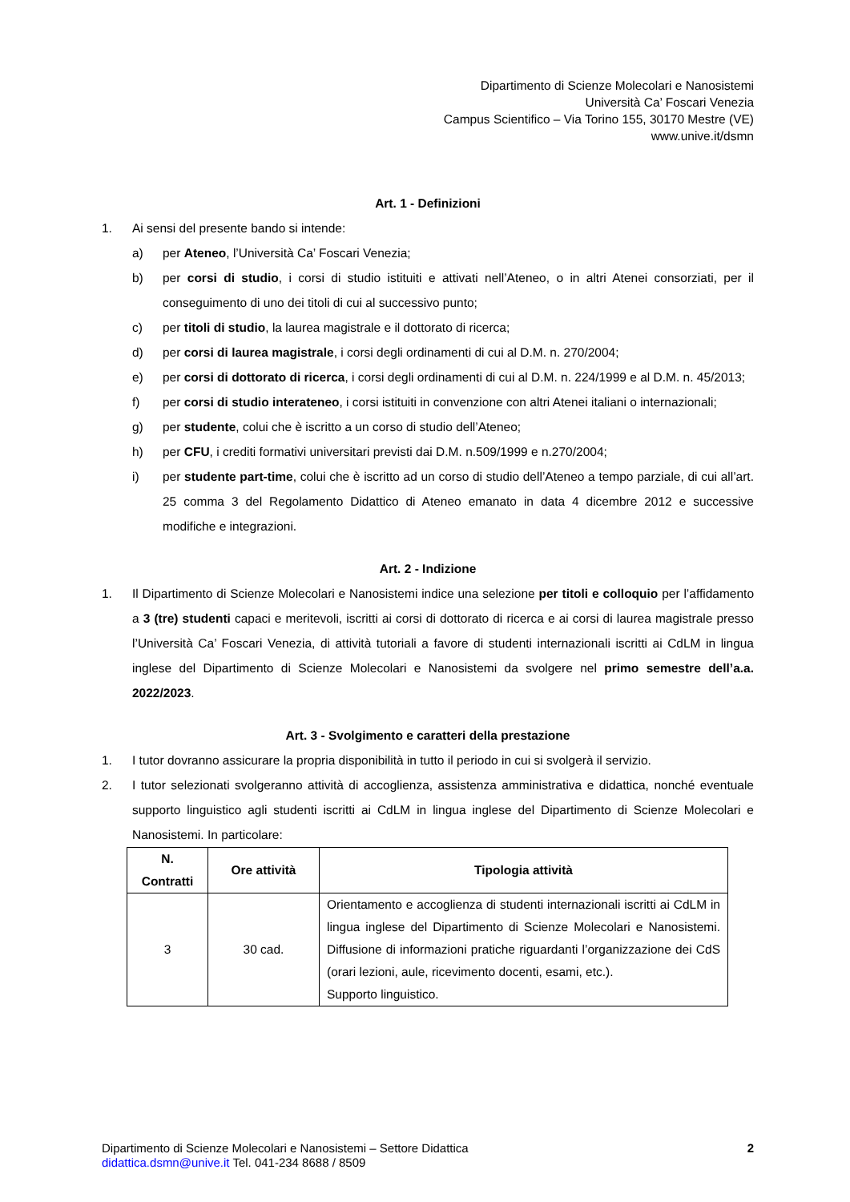Dipartimento di Scienze Molecolari e Nanosistemi
Università Ca’ Foscari Venezia
Campus Scientifico – Via Torino 155, 30170 Mestre (VE)
www.unive.it/dsmn
Art. 1 - Definizioni
1. Ai sensi del presente bando si intende:
a) per Ateneo, l’Università Ca’ Foscari Venezia;
b) per corsi di studio, i corsi di studio istituiti e attivati nell’Ateneo, o in altri Atenei consorziati, per il conseguimento di uno dei titoli di cui al successivo punto;
c) per titoli di studio, la laurea magistrale e il dottorato di ricerca;
d) per corsi di laurea magistrale, i corsi degli ordinamenti di cui al D.M. n. 270/2004;
e) per corsi di dottorato di ricerca, i corsi degli ordinamenti di cui al D.M. n. 224/1999 e al D.M. n. 45/2013;
f) per corsi di studio interateneo, i corsi istituiti in convenzione con altri Atenei italiani o internazionali;
g) per studente, colui che è iscritto a un corso di studio dell’Ateneo;
h) per CFU, i crediti formativi universitari previsti dai D.M. n.509/1999 e n.270/2004;
i) per studente part-time, colui che è iscritto ad un corso di studio dell’Ateneo a tempo parziale, di cui all’art. 25 comma 3 del Regolamento Didattico di Ateneo emanato in data 4 dicembre 2012 e successive modifiche e integrazioni.
Art. 2 - Indizione
1. Il Dipartimento di Scienze Molecolari e Nanosistemi indice una selezione per titoli e colloquio per l’affidamento a 3 (tre) studenti capaci e meritevoli, iscritti ai corsi di dottorato di ricerca e ai corsi di laurea magistrale presso l’Università Ca’ Foscari Venezia, di attività tutoriali a favore di studenti internazionali iscritti ai CdLM in lingua inglese del Dipartimento di Scienze Molecolari e Nanosistemi da svolgere nel primo semestre dell’a.a. 2022/2023.
Art. 3 - Svolgimento e caratteri della prestazione
1. I tutor dovranno assicurare la propria disponibilità in tutto il periodo in cui si svolgerà il servizio.
2. I tutor selezionati svolgeranno attività di accoglienza, assistenza amministrativa e didattica, nonché eventuale supporto linguistico agli studenti iscritti ai CdLM in lingua inglese del Dipartimento di Scienze Molecolari e Nanosistemi. In particolare:
| N. Contratti | Ore attività | Tipologia attività |
| --- | --- | --- |
| 3 | 30 cad. | Orientamento e accoglienza di studenti internazionali iscritti ai CdLM in lingua inglese del Dipartimento di Scienze Molecolari e Nanosistemi. Diffusione di informazioni pratiche riguardanti l’organizzazione dei CdS (orari lezioni, aule, ricevimento docenti, esami, etc.). Supporto linguistico. |
Dipartimento di Scienze Molecolari e Nanosistemi – Settore Didattica
didattica.dsmn@unive.it Tel. 041-234 8688 / 8509
2